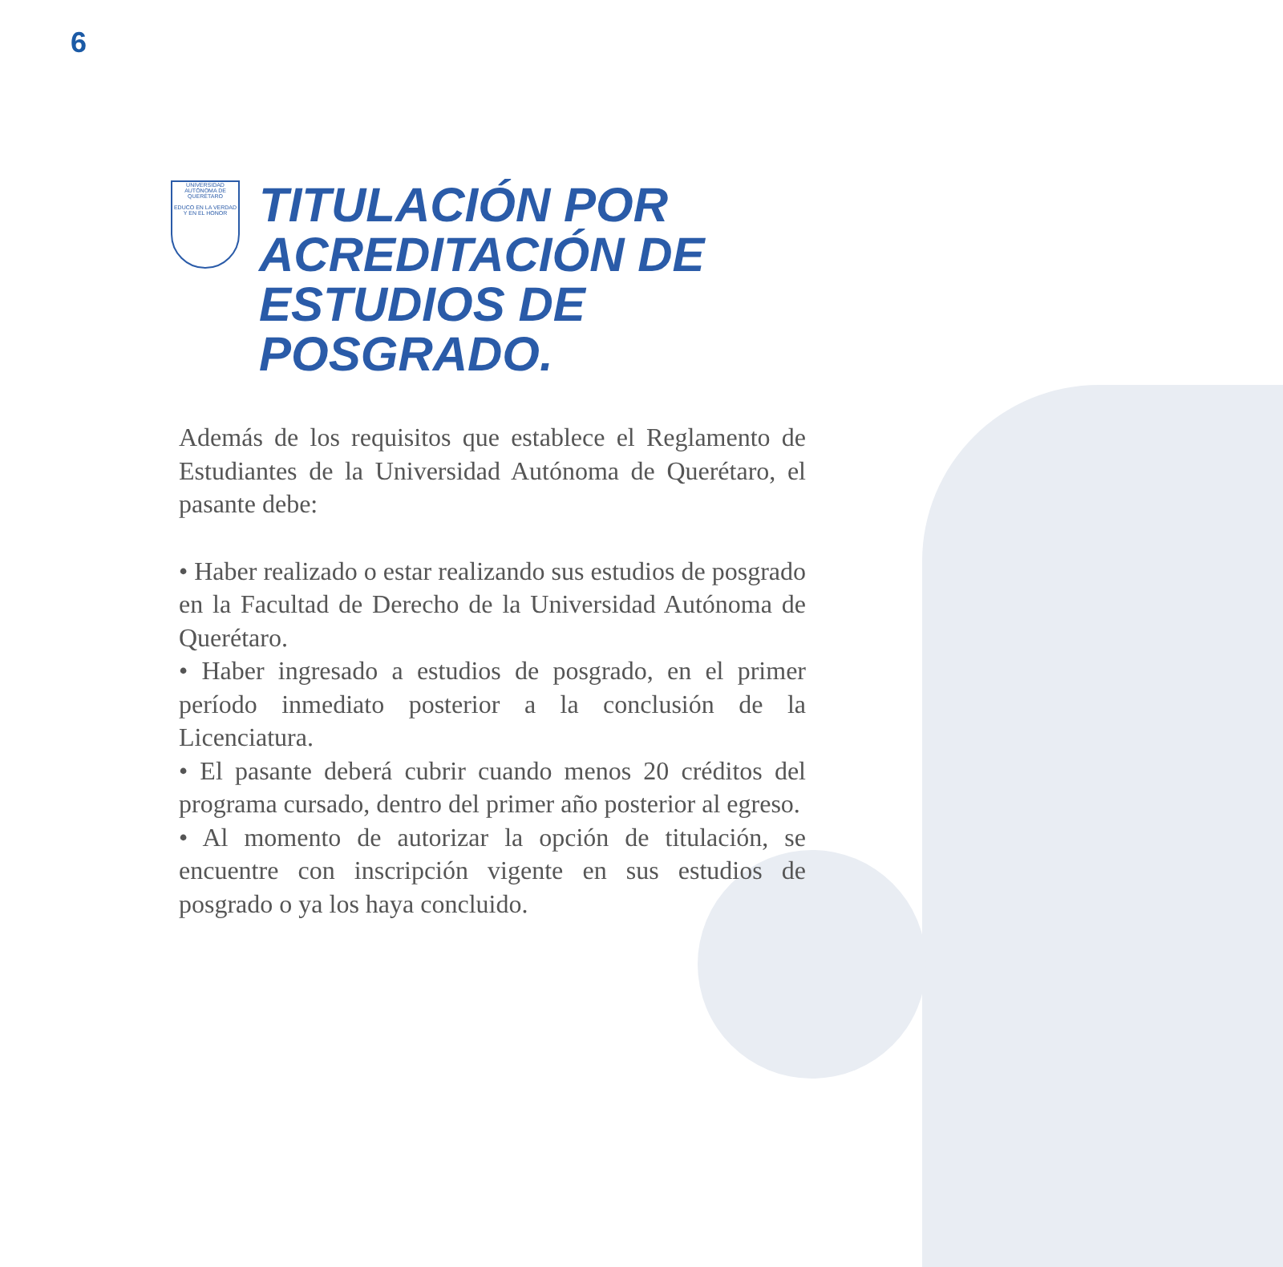6
UNIVERSIDAD AUTÓNOMA DE QUERÉTARO
EDUCO EN LA VERDAD Y EN EL HONOR
TITULACIÓN POR
ACREDITACIÓN DE
ESTUDIOS DE
POSGRADO.
Además de los requisitos que establece el Reglamento de Estudiantes de la Universidad Autónoma de Querétaro, el pasante debe:
• Haber realizado o estar realizando sus estudios de posgrado en la Facultad de Derecho de la Universidad Autónoma de Querétaro.
• Haber ingresado a estudios de posgrado, en el primer período inmediato posterior a la conclusión de la Licenciatura.
• El pasante deberá cubrir cuando menos 20 créditos del programa cursado, dentro del primer año posterior al egreso.
• Al momento de autorizar la opción de titulación, se encuentre con inscripción vigente en sus estudios de posgrado o ya los haya concluido.